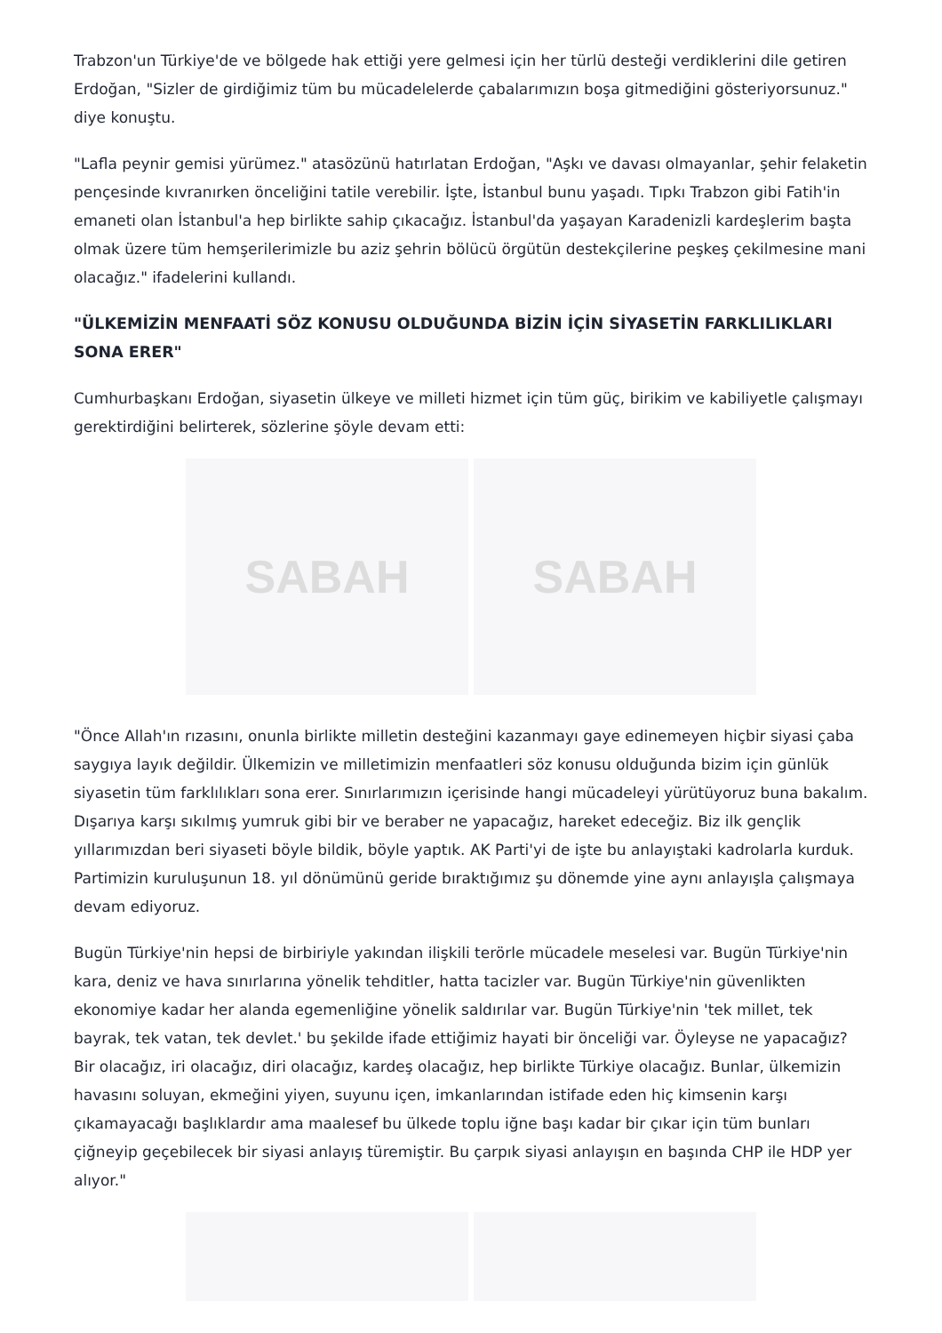Trabzon'un Türkiye'de ve bölgede hak ettiği yere gelmesi için her türlü desteği verdiklerini dile getiren Erdoğan, "Sizler de girdiğimiz tüm bu mücadelelerde çabalarımızın boşa gitmediğini gösteriyorsunuz." diye konuştu.
"Lafla peynir gemisi yürümez." atasözünü hatırlatan Erdoğan, "Aşkı ve davası olmayanlar, şehir felaketin pençesinde kıvranırken önceliğini tatile verebilir. İşte, İstanbul bunu yaşadı. Tıpkı Trabzon gibi Fatih'in emaneti olan İstanbul'a hep birlikte sahip çıkacağız. İstanbul'da yaşayan Karadenizli kardeşlerim başta olmak üzere tüm hemşerilerimizle bu aziz şehrin bölücü örgütün destekçilerine peşkeş çekilmesine mani olacağız." ifadelerini kullandı.
"ÜLKEMİZİN MENFAATİ SÖZ KONUSU OLDUĞUNDA BİZİN İÇİN SİYASETİN FARKLILIKLARI SONA ERER"
Cumhurbaşkanı Erdoğan, siyasetin ülkeye ve milleti hizmet için tüm güç, birikim ve kabiliyetle çalışmayı gerektirdiğini belirterek, sözlerine şöyle devam etti:
SABAH SABAH
"Önce Allah'ın rızasını, onunla birlikte milletin desteğini kazanmayı gaye edinemeyen hiçbir siyasi çaba saygıya layık değildir. Ülkemizin ve milletimizin menfaatleri söz konusu olduğunda bizim için günlük siyasetin tüm farklılıkları sona erer. Sınırlarımızın içerisinde hangi mücadeleyi yürütüyoruz buna bakalım. Dışarıya karşı sıkılmış yumruk gibi bir ve beraber ne yapacağız, hareket edeceğiz. Biz ilk gençlik yıllarımızdan beri siyaseti böyle bildik, böyle yaptık. AK Parti'yi de işte bu anlayıştaki kadrolarla kurduk. Partimizin kuruluşunun 18. yıl dönümünü geride bıraktığımız şu dönemde yine aynı anlayışla çalışmaya devam ediyoruz.
Bugün Türkiye'nin hepsi de birbiriyle yakından ilişkili terörle mücadele meselesi var. Bugün Türkiye'nin kara, deniz ve hava sınırlarına yönelik tehditler, hatta tacizler var. Bugün Türkiye'nin güvenlikten ekonomiye kadar her alanda egemenliğine yönelik saldırılar var. Bugün Türkiye'nin 'tek millet, tek bayrak, tek vatan, tek devlet.' bu şekilde ifade ettiğimiz hayati bir önceliği var. Öyleyse ne yapacağız? Bir olacağız, iri olacağız, diri olacağız, kardeş olacağız, hep birlikte Türkiye olacağız. Bunlar, ülkemizin havasını soluyan, ekmeğini yiyen, suyunu içen, imkanlarından istifade eden hiç kimsenin karşı çıkamayacağı başlıklardır ama maalesef bu ülkede toplu iğne başı kadar bir çıkar için tüm bunları çiğneyip geçebilecek bir siyasi anlayış türemiştir. Bu çarpık siyasi anlayışın en başında CHP ile HDP yer alıyor."